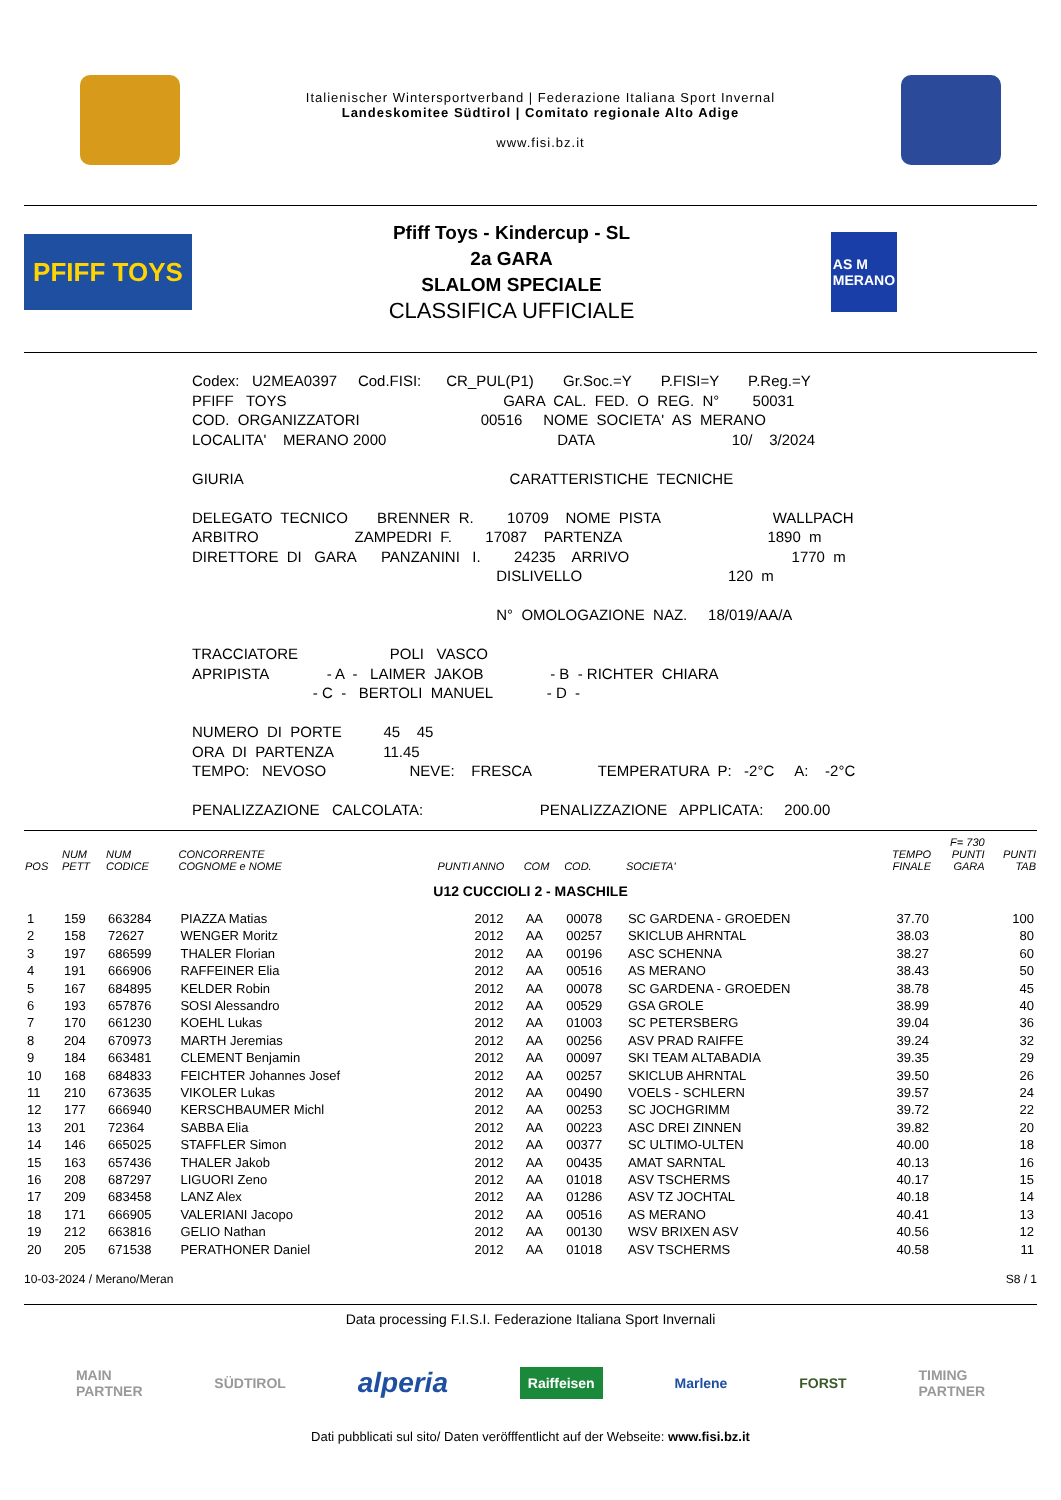Italienischer Wintersportverband | Federazione Italiana Sport Invernal
Landeskomitee Südtirol | Comitato regionale Alto Adige
www.fisi.bz.it
PFIFF TOYS
Pfiff Toys - Kindercup - SL
2a GARA
SLALOM SPECIALE
CLASSIFICA UFFICIALE
AS M
MERANO
Codex:   U2MEA0397     Cod.FISI:      CR_PUL(P1)       Gr.Soc.=Y       P.FISI=Y       P.Reg.=Y
PFIFF   TOYS                                                    GARA  CAL.  FED.  O  REG.  N°        50031
COD.  ORGANIZZATORI                             00516     NOME  SOCIETA'  AS  MERANO
LOCALITA'    MERANO 2000                                         DATA                                 10/    3/2024

GIURIA                                                                CARATTERISTICHE  TECNICHE

DELEGATO  TECNICO       BRENNER  R.        10709    NOME  PISTA                           WALLPACH
ARBITRO                       ZAMPEDRI  F.        17087    PARTENZA                                   1890  m
DIRETTORE  DI   GARA      PANZANINI   I.        24235    ARRIVO                                       1770  m
                                                                         DISLIVELLO                                   120  m

                                                                         N°  OMOLOGAZIONE  NAZ.     18/019/AA/A

TRACCIATORE                      POLI   VASCO
APRIPISTA              - A  -   LAIMER  JAKOB                - B  - RICHTER  CHIARA
                             - C  -   BERTOLI  MANUEL             - D  -

NUMERO  DI  PORTE          45    45
ORA  DI  PARTENZA            11.45
TEMPO:   NEVOSO                    NEVE:    FRESCA                TEMPERATURA  P:   -2°C     A:    -2°C

PENALIZZAZIONE   CALCOLATA:                            PENALIZZAZIONE   APPLICATA:     200.00
| POS | NUM PETT | NUM CODICE | CONCORRENTE COGNOME e NOME | PUNTI | ANNO | COM | COD. | SOCIETA' | TEMPO FINALE | F= 730 PUNTI GARA | PUNTI TAB |
| --- | --- | --- | --- | --- | --- | --- | --- | --- | --- | --- | --- |
| U12 CUCCIOLI 2 - MASCHILE | | | | | | | | | | | |
| 1 | 159 | 663284 | PIAZZA Matias | | 2012 | AA | 00078 | SC GARDENA - GROEDEN | 37.70 | | 100 |
| 2 | 158 | 72627 | WENGER Moritz | | 2012 | AA | 00257 | SKICLUB AHRNTAL | 38.03 | | 80 |
| 3 | 197 | 686599 | THALER Florian | | 2012 | AA | 00196 | ASC SCHENNA | 38.27 | | 60 |
| 4 | 191 | 666906 | RAFFEINER Elia | | 2012 | AA | 00516 | AS MERANO | 38.43 | | 50 |
| 5 | 167 | 684895 | KELDER Robin | | 2012 | AA | 00078 | SC GARDENA - GROEDEN | 38.78 | | 45 |
| 6 | 193 | 657876 | SOSI Alessandro | | 2012 | AA | 00529 | GSA GROLE | 38.99 | | 40 |
| 7 | 170 | 661230 | KOEHL Lukas | | 2012 | AA | 01003 | SC PETERSBERG | 39.04 | | 36 |
| 8 | 204 | 670973 | MARTH Jeremias | | 2012 | AA | 00256 | ASV PRAD RAIFFE | 39.24 | | 32 |
| 9 | 184 | 663481 | CLEMENT Benjamin | | 2012 | AA | 00097 | SKI TEAM ALTABADIA | 39.35 | | 29 |
| 10 | 168 | 684833 | FEICHTER Johannes Josef | | 2012 | AA | 00257 | SKICLUB AHRNTAL | 39.50 | | 26 |
| 11 | 210 | 673635 | VIKOLER Lukas | | 2012 | AA | 00490 | VOELS - SCHLERN | 39.57 | | 24 |
| 12 | 177 | 666940 | KERSCHBAUMER Michl | | 2012 | AA | 00253 | SC JOCHGRIMM | 39.72 | | 22 |
| 13 | 201 | 72364 | SABBA Elia | | 2012 | AA | 00223 | ASC DREI ZINNEN | 39.82 | | 20 |
| 14 | 146 | 665025 | STAFFLER Simon | | 2012 | AA | 00377 | SC ULTIMO-ULTEN | 40.00 | | 18 |
| 15 | 163 | 657436 | THALER Jakob | | 2012 | AA | 00435 | AMAT SARNTAL | 40.13 | | 16 |
| 16 | 208 | 687297 | LIGUORI Zeno | | 2012 | AA | 01018 | ASV TSCHERMS | 40.17 | | 15 |
| 17 | 209 | 683458 | LANZ Alex | | 2012 | AA | 01286 | ASV TZ JOCHTAL | 40.18 | | 14 |
| 18 | 171 | 666905 | VALERIANI Jacopo | | 2012 | AA | 00516 | AS MERANO | 40.41 | | 13 |
| 19 | 212 | 663816 | GELIO Nathan | | 2012 | AA | 00130 | WSV BRIXEN ASV | 40.56 | | 12 |
| 20 | 205 | 671538 | PERATHONER Daniel | | 2012 | AA | 01018 | ASV TSCHERMS | 40.58 | | 11 |
10-03-2024 / Merano/Meran S8 / 1
Data processing F.I.S.I. Federazione Italiana Sport Invernali
MAIN
PARTNER SÜDTIROL alperia Raiffeisen Marlene FORST TIMING
PARTNER
Dati pubblicati sul sito/ Daten veröfffentlicht auf der Webseite: www.fisi.bz.it